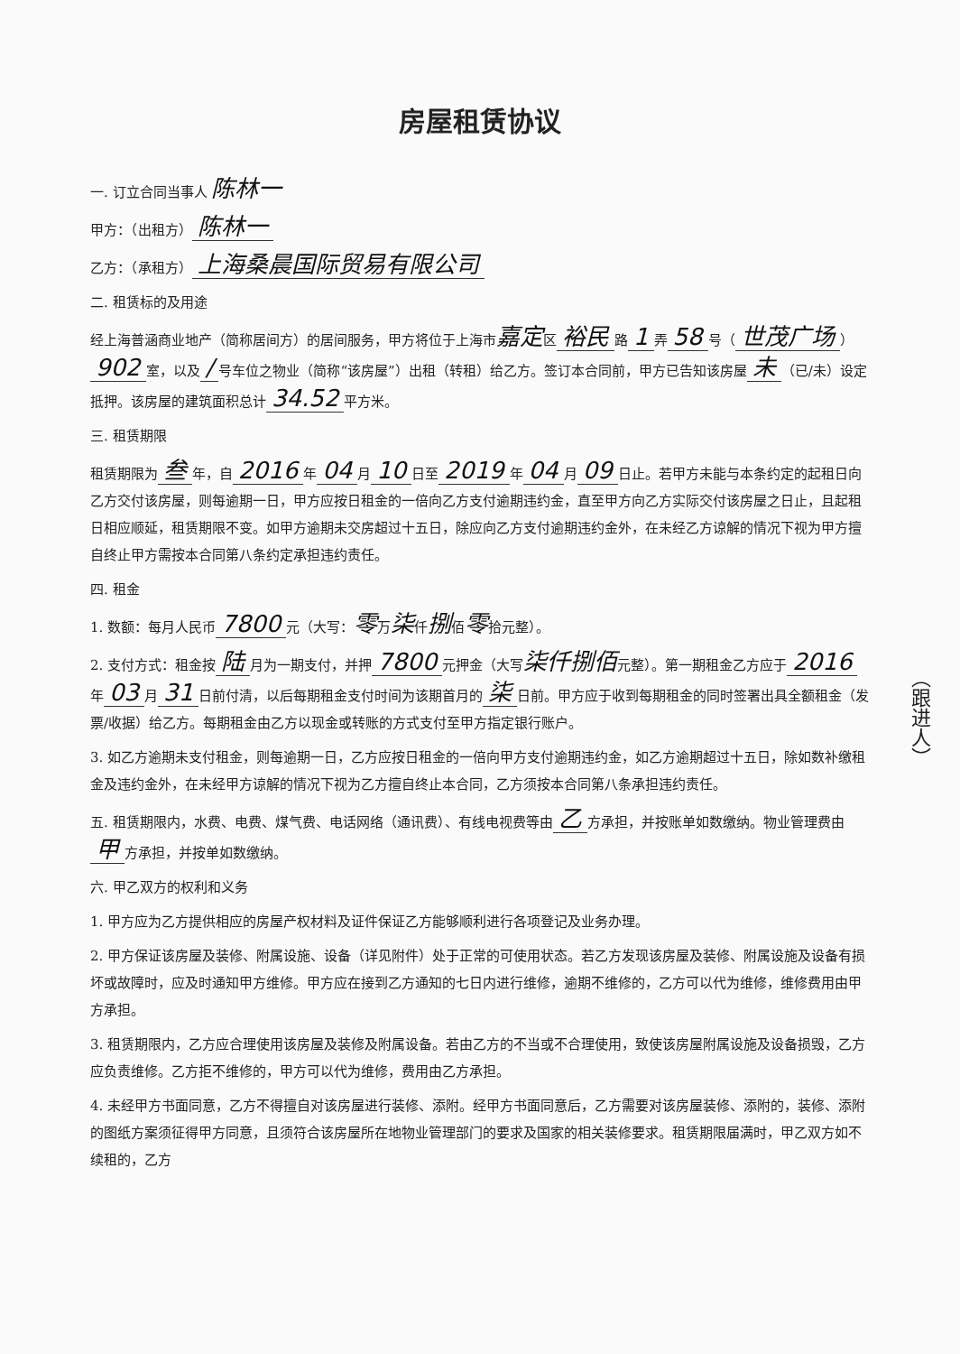房屋租赁协议
一. 订立合同当事人 陈林一
甲方：（出租方） 陈林一
乙方：（承租方） 上海桑晨国际贸易有限公司
二. 租赁标的及用途
经上海普涵商业地产（简称居间方）的居间服务，甲方将位于上海市嘉定区 裕民 路 1 弄 58 号（ 世茂广场 ） 902 室，以及 / 号车位之物业（简称“该房屋”）出租（转租）给乙方。签订本合同前，甲方已告知该房屋 未 （已/未）设定抵押。该房屋的建筑面积总计 34.52 平方米。
三. 租赁期限
租赁期限为 叁 年，自 2016 年 04 月 10 日至 2019 年 04 月 09 日止。若甲方未能与本条约定的起租日向乙方交付该房屋，则每逾期一日，甲方应按日租金的一倍向乙方支付逾期违约金，直至甲方向乙方实际交付该房屋之日止，且起租日相应顺延，租赁期限不变。如甲方逾期未交房超过十五日，除应向乙方支付逾期违约金外，在未经乙方谅解的情况下视为甲方擅自终止甲方需按本合同第八条约定承担违约责任。
四. 租金
1. 数额：每月人民币 7800 元（大写：零万柒仟捌佰零拾元整）。
2. 支付方式：租金按 陆 月为一期支付，并押 7800 元押金（大写柒仟捌佰元整）。第一期租金乙方应于 2016 年 03 月 31 日前付清，以后每期租金支付时间为该期首月的 柒 日前。甲方应于收到每期租金的同时签署出具全额租金（发票/收据）给乙方。每期租金由乙方以现金或转账的方式支付至甲方指定银行账户。
3. 如乙方逾期未支付租金，则每逾期一日，乙方应按日租金的一倍向甲方支付逾期违约金，如乙方逾期超过十五日，除如数补缴租金及违约金外，在未经甲方谅解的情况下视为乙方擅自终止本合同，乙方须按本合同第八条承担违约责任。
五. 租赁期限内，水费、电费、煤气费、电话网络（通讯费）、有线电视费等由 乙 方承担，并按账单如数缴纳。物业管理费由 甲 方承担，并按单如数缴纳。
六. 甲乙双方的权利和义务
1. 甲方应为乙方提供相应的房屋产权材料及证件保证乙方能够顺利进行各项登记及业务办理。
2. 甲方保证该房屋及装修、附属设施、设备（详见附件）处于正常的可使用状态。若乙方发现该房屋及装修、附属设施及设备有损坏或故障时，应及时通知甲方维修。甲方应在接到乙方通知的七日内进行维修，逾期不维修的，乙方可以代为维修，维修费用由甲方承担。
3. 租赁期限内，乙方应合理使用该房屋及装修及附属设备。若由乙方的不当或不合理使用，致使该房屋附属设施及设备损毁，乙方应负责维修。乙方拒不维修的，甲方可以代为维修，费用由乙方承担。
4. 未经甲方书面同意，乙方不得擅自对该房屋进行装修、添附。经甲方书面同意后，乙方需要对该房屋装修、添附的，装修、添附的图纸方案须征得甲方同意，且须符合该房屋所在地物业管理部门的要求及国家的相关装修要求。租赁期限届满时，甲乙双方如不续租的，乙方
（跟进人）